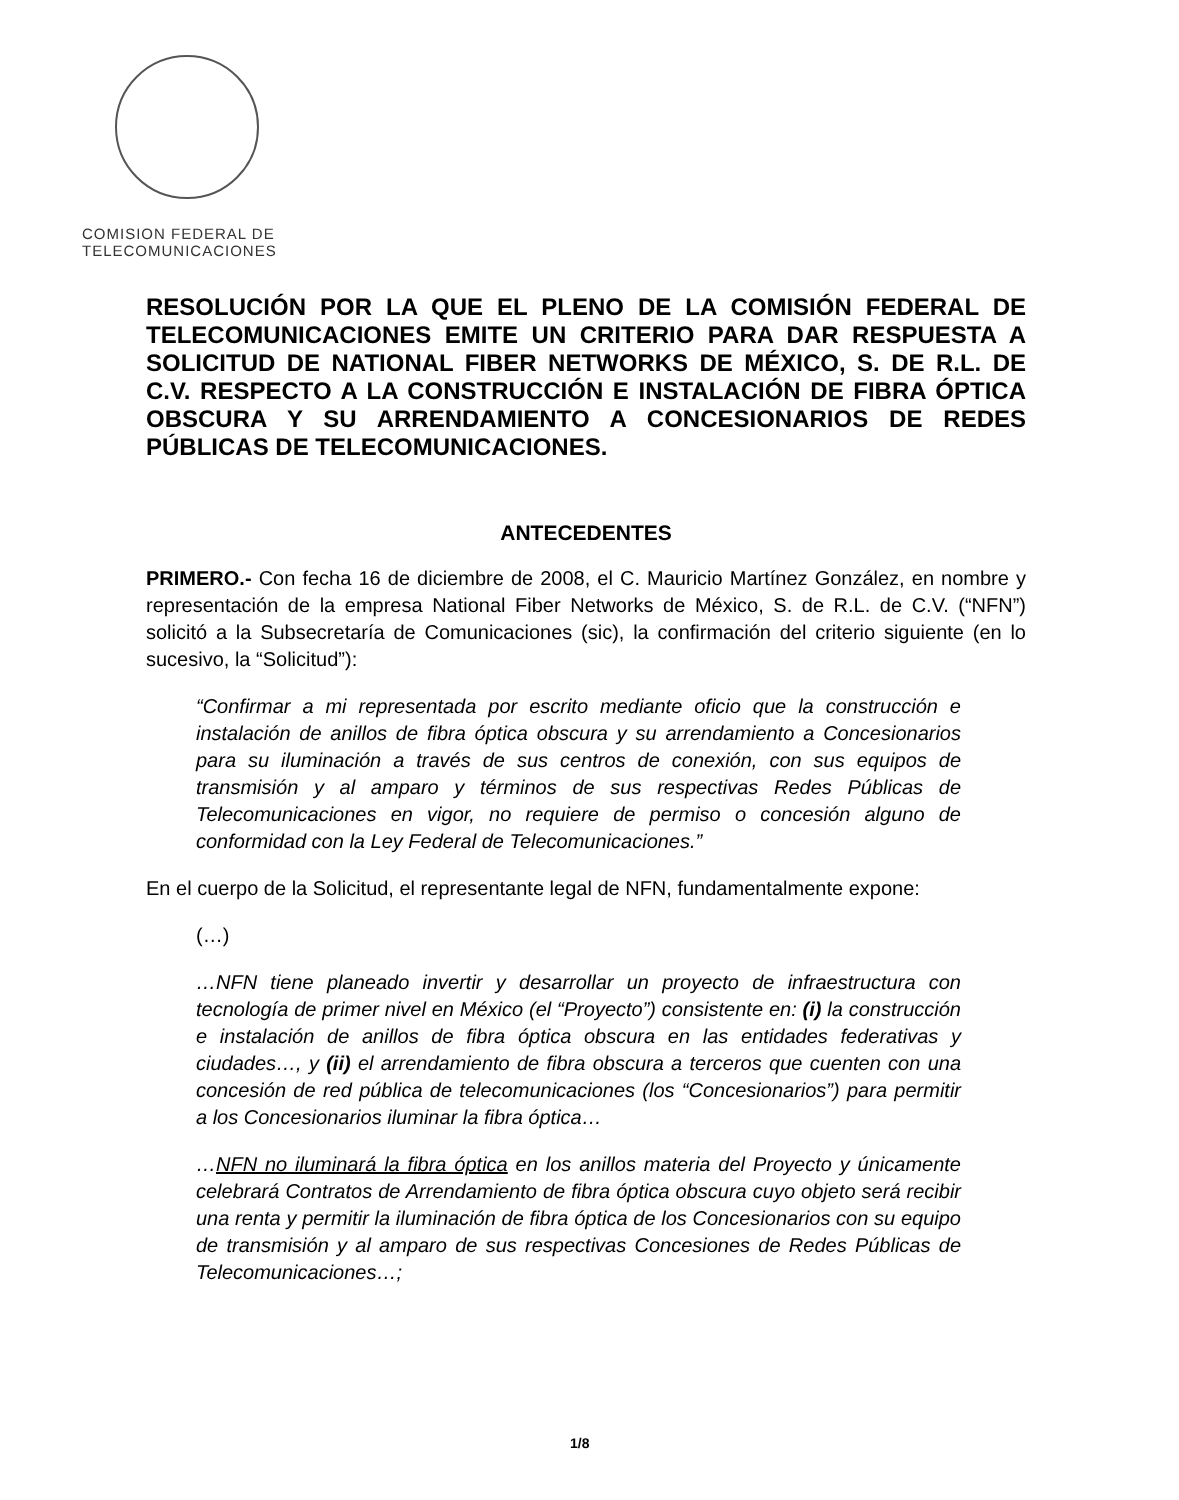COMISION FEDERAL DE
TELECOMUNICACIONES
RESOLUCIÓN POR LA QUE EL PLENO DE LA COMISIÓN FEDERAL DE TELECOMUNICACIONES EMITE UN CRITERIO PARA DAR RESPUESTA A SOLICITUD DE NATIONAL FIBER NETWORKS DE MÉXICO, S. DE R.L. DE C.V. RESPECTO A LA CONSTRUCCIÓN E INSTALACIÓN DE FIBRA ÓPTICA OBSCURA Y SU ARRENDAMIENTO A CONCESIONARIOS DE REDES PÚBLICAS DE TELECOMUNICACIONES.
ANTECEDENTES
PRIMERO.- Con fecha 16 de diciembre de 2008, el C. Mauricio Martínez González, en nombre y representación de la empresa National Fiber Networks de México, S. de R.L. de C.V. (“NFN”) solicitó a la Subsecretaría de Comunicaciones (sic), la confirmación del criterio siguiente (en lo sucesivo, la “Solicitud”):
“Confirmar a mi representada por escrito mediante oficio que la construcción e instalación de anillos de fibra óptica obscura y su arrendamiento a Concesionarios para su iluminación a través de sus centros de conexión, con sus equipos de transmisión y al amparo y términos de sus respectivas Redes Públicas de Telecomunicaciones en vigor, no requiere de permiso o concesión alguno de conformidad con la Ley Federal de Telecomunicaciones.”
En el cuerpo de la Solicitud, el representante legal de NFN, fundamentalmente expone:
(…)
…NFN tiene planeado invertir y desarrollar un proyecto de infraestructura con tecnología de primer nivel en México (el “Proyecto”) consistente en: (i) la construcción e instalación de anillos de fibra óptica obscura en las entidades federativas y ciudades…, y (ii) el arrendamiento de fibra obscura a terceros que cuenten con una concesión de red pública de telecomunicaciones (los “Concesionarios”) para permitir a los Concesionarios iluminar la fibra óptica…
…NFN no iluminará la fibra óptica en los anillos materia del Proyecto y únicamente celebrará Contratos de Arrendamiento de fibra óptica obscura cuyo objeto será recibir una renta y permitir la iluminación de fibra óptica de los Concesionarios con su equipo de transmisión y al amparo de sus respectivas Concesiones de Redes Públicas de Telecomunicaciones…;
1/8